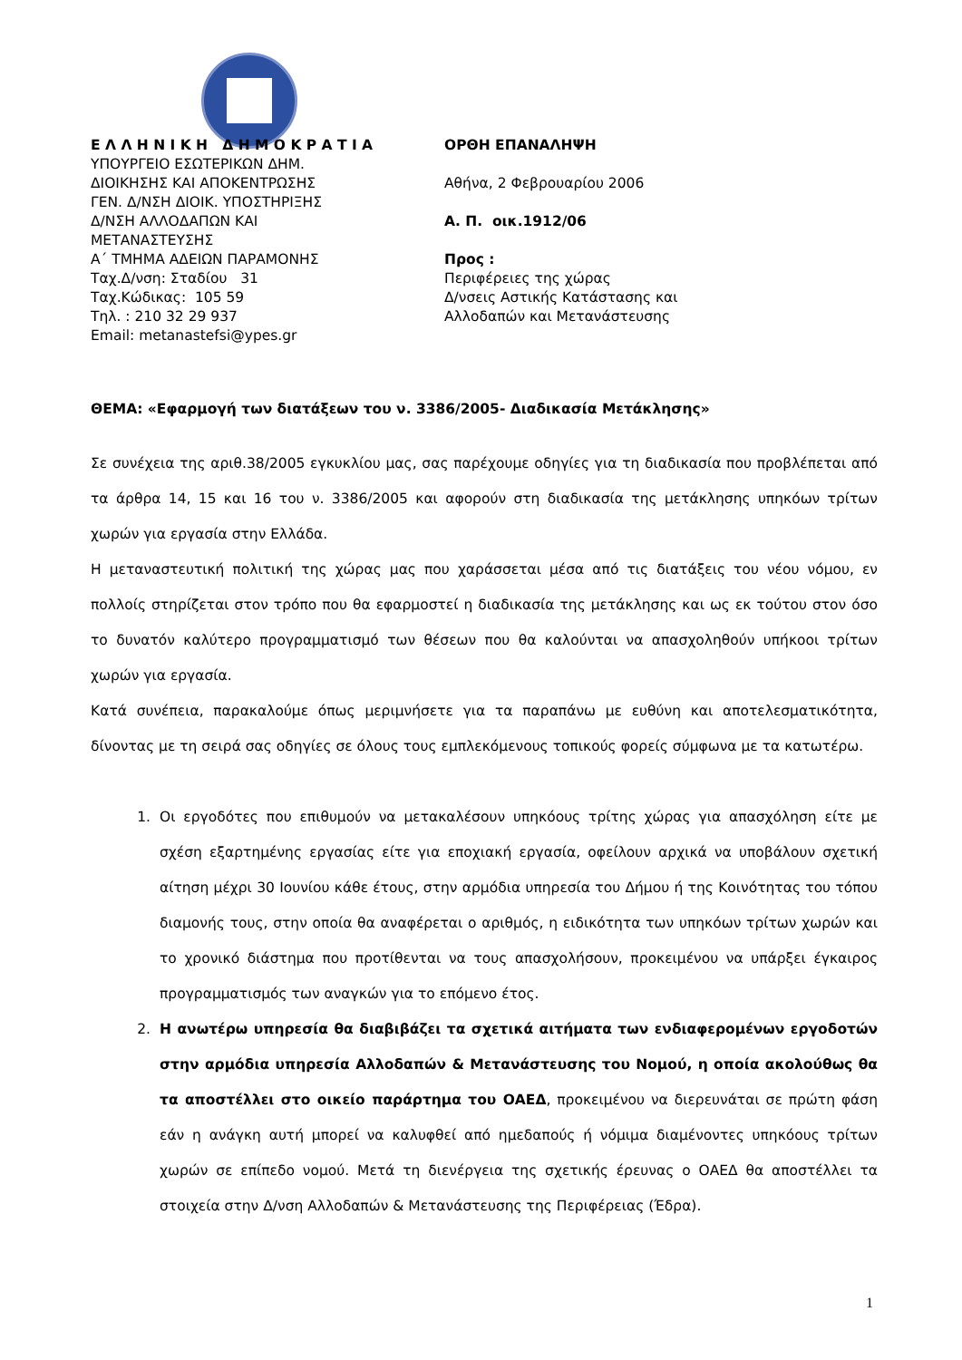Ε Λ Λ Η Ν Ι Κ Η Δ Η Μ Ο Κ Ρ Α Τ Ι Α
ΥΠΟΥΡΓΕΙΟ ΕΣΩΤΕΡΙΚΩΝ ΔΗΜ.
ΔΙΟΙΚΗΣΗΣ ΚΑΙ ΑΠΟΚΕΝΤΡΩΣΗΣ
ΓΕΝ. Δ/ΝΣΗ ΔΙΟΙΚ. ΥΠΟΣΤΗΡΙΞΗΣ
Δ/ΝΣΗ ΑΛΛΟΔΑΠΩΝ ΚΑΙ
ΜΕΤΑΝΑΣΤΕΥΣΗΣ
Α΄ ΤΜΗΜΑ ΑΔΕΙΩΝ ΠΑΡΑΜΟΝΗΣ
Ταχ.Δ/νση: Σταδίου 31
Ταχ.Κώδικας: 105 59
Τηλ. : 210 32 29 937
Email: metanastefsi@ypes.gr
ΟΡΘΗ ΕΠΑΝΑΛΗΨΗ
Αθήνα, 2 Φεβρουαρίου 2006
Α. Π. οικ.1912/06
Προς :
Περιφέρειες της χώρας
Δ/νσεις Αστικής Κατάστασης και
Αλλοδαπών και Μετανάστευσης
ΘΕΜΑ: «Εφαρμογή των διατάξεων του ν. 3386/2005- Διαδικασία Μετάκλησης»
Σε συνέχεια της αριθ.38/2005 εγκυκλίου μας, σας παρέχουμε οδηγίες για τη διαδικασία που προβλέπεται από τα άρθρα 14, 15 και 16 του ν. 3386/2005 και αφορούν στη διαδικασία της μετάκλησης υπηκόων τρίτων χωρών για εργασία στην Ελλάδα.
Η μεταναστευτική πολιτική της χώρας μας που χαράσσεται μέσα από τις διατάξεις του νέου νόμου, εν πολλοίς στηρίζεται στον τρόπο που θα εφαρμοστεί η διαδικασία της μετάκλησης και ως εκ τούτου στον όσο το δυνατόν καλύτερο προγραμματισμό των θέσεων που θα καλούνται να απασχοληθούν υπήκοοι τρίτων χωρών για εργασία.
Κατά συνέπεια, παρακαλούμε όπως μεριμνήσετε για τα παραπάνω με ευθύνη και αποτελεσματικότητα, δίνοντας με τη σειρά σας οδηγίες σε όλους τους εμπλεκόμενους τοπικούς φορείς σύμφωνα με τα κατωτέρω.
1. Οι εργοδότες που επιθυμούν να μετακαλέσουν υπηκόους τρίτης χώρας για απασχόληση είτε με σχέση εξαρτημένης εργασίας είτε για εποχιακή εργασία, οφείλουν αρχικά να υποβάλουν σχετική αίτηση μέχρι 30 Ιουνίου κάθε έτους, στην αρμόδια υπηρεσία του Δήμου ή της Κοινότητας του τόπου διαμονής τους, στην οποία θα αναφέρεται ο αριθμός, η ειδικότητα των υπηκόων τρίτων χωρών και το χρονικό διάστημα που προτίθενται να τους απασχολήσουν, προκειμένου να υπάρξει έγκαιρος προγραμματισμός των αναγκών για το επόμενο έτος.
2. Η ανωτέρω υπηρεσία θα διαβιβάζει τα σχετικά αιτήματα των ενδιαφερομένων εργοδοτών στην αρμόδια υπηρεσία Αλλοδαπών & Μετανάστευσης του Νομού, η οποία ακολούθως θα τα αποστέλλει στο οικείο παράρτημα του ΟΑΕΔ, προκειμένου να διερευνάται σε πρώτη φάση εάν η ανάγκη αυτή μπορεί να καλυφθεί από ημεδαπούς ή νόμιμα διαμένοντες υπηκόους τρίτων χωρών σε επίπεδο νομού. Μετά τη διενέργεια της σχετικής έρευνας ο ΟΑΕΔ θα αποστέλλει τα στοιχεία στην Δ/νση Αλλοδαπών & Μετανάστευσης της Περιφέρειας (Έδρα).
1